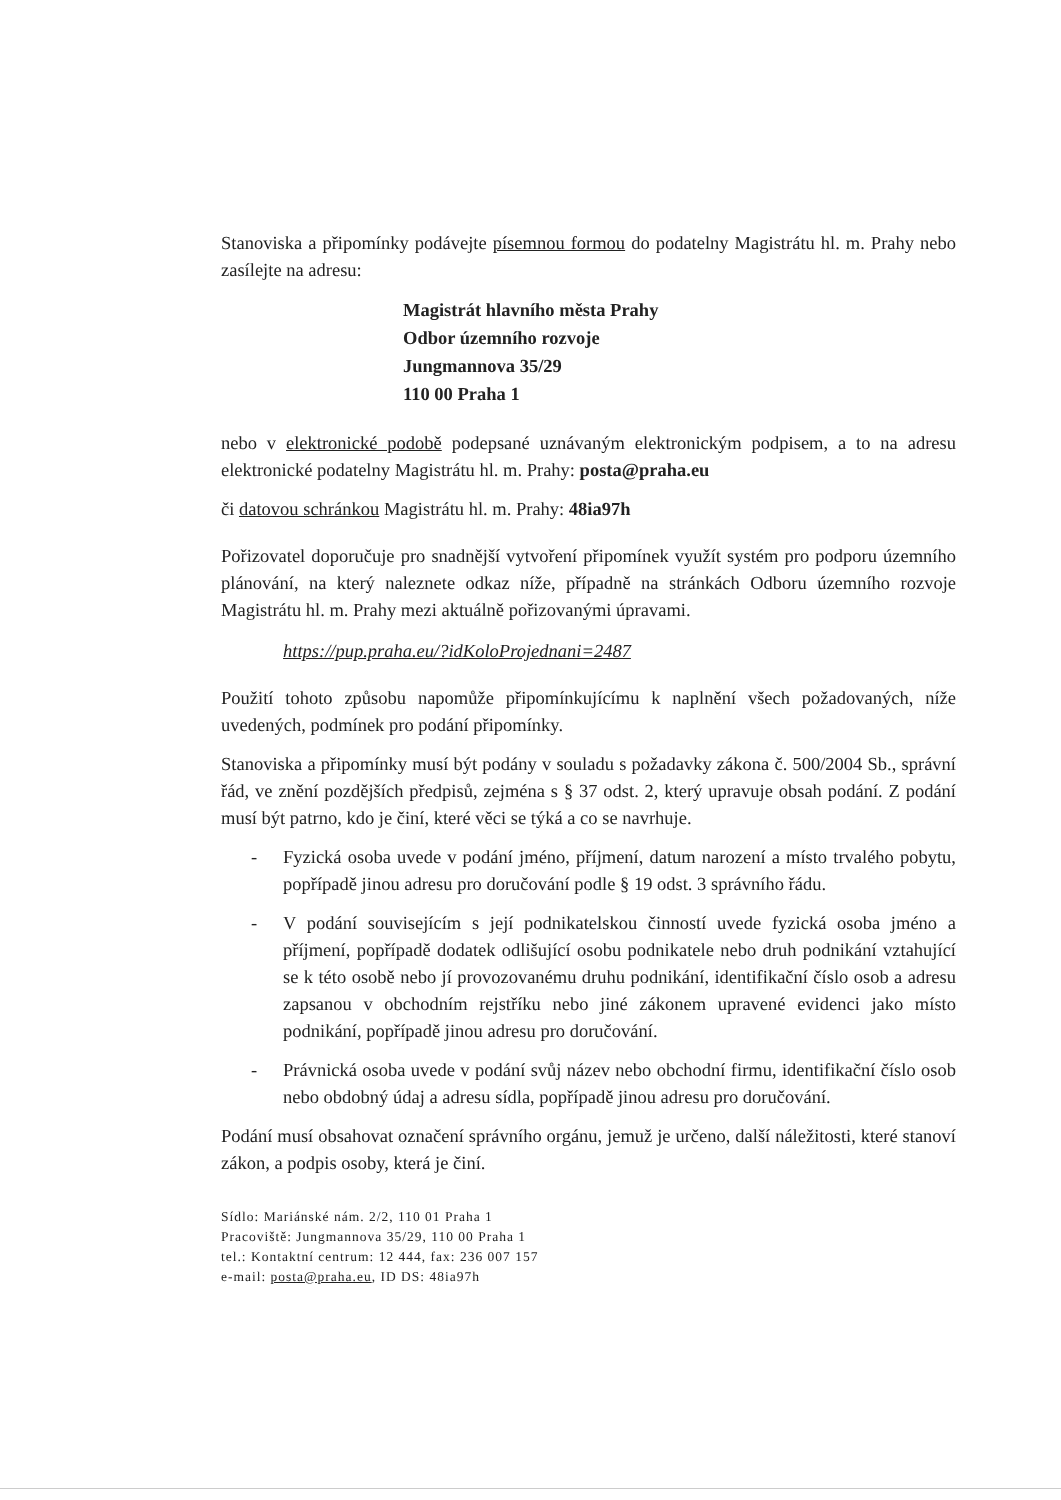Stanoviska a připomínky podávejte písemnou formou do podatelny Magistrátu hl. m. Prahy nebo zasílejte na adresu:
Magistrát hlavního města Prahy
Odbor územního rozvoje
Jungmannova 35/29
110 00 Praha 1
nebo v elektronické podobě podepsané uznávaným elektronickým podpisem, a to na adresu elektronické podatelny Magistrátu hl. m. Prahy: posta@praha.eu
či datovou schránkou Magistrátu hl. m. Prahy: 48ia97h
Pořizovatel doporučuje pro snadnější vytvoření připomínek využít systém pro podporu územního plánování, na který naleznete odkaz níže, případně na stránkách Odboru územního rozvoje Magistrátu hl. m. Prahy mezi aktuálně pořizovanými úpravami.
https://pup.praha.eu/?idKoloProjednani=2487
Použití tohoto způsobu napomůže připomínkujícímu k naplnění všech požadovaných, níže uvedených, podmínek pro podání připomínky.
Stanoviska a připomínky musí být podány v souladu s požadavky zákona č. 500/2004 Sb., správní řád, ve znění pozdějších předpisů, zejména s § 37 odst. 2, který upravuje obsah podání. Z podání musí být patrno, kdo je činí, které věci se týká a co se navrhuje.
- Fyzická osoba uvede v podání jméno, příjmení, datum narození a místo trvalého pobytu, popřípadě jinou adresu pro doručování podle § 19 odst. 3 správního řádu.
- V podání souvisejícím s její podnikatelskou činností uvede fyzická osoba jméno a příjmení, popřípadě dodatek odlišující osobu podnikatele nebo druh podnikání vztahující se k této osobě nebo jí provozovanému druhu podnikání, identifikační číslo osob a adresu zapsanou v obchodním rejstříku nebo jiné zákonem upravené evidenci jako místo podnikání, popřípadě jinou adresu pro doručování.
- Právnická osoba uvede v podání svůj název nebo obchodní firmu, identifikační číslo osob nebo obdobný údaj a adresu sídla, popřípadě jinou adresu pro doručování.
Podání musí obsahovat označení správního orgánu, jemuž je určeno, další náležitosti, které stanoví zákon, a podpis osoby, která je činí.
Sídlo: Mariánské nám. 2/2, 110 01 Praha 1
Pracoviště: Jungmannova 35/29, 110 00 Praha 1
tel.: Kontaktní centrum: 12 444, fax: 236 007 157
e-mail: posta@praha.eu, ID DS: 48ia97h